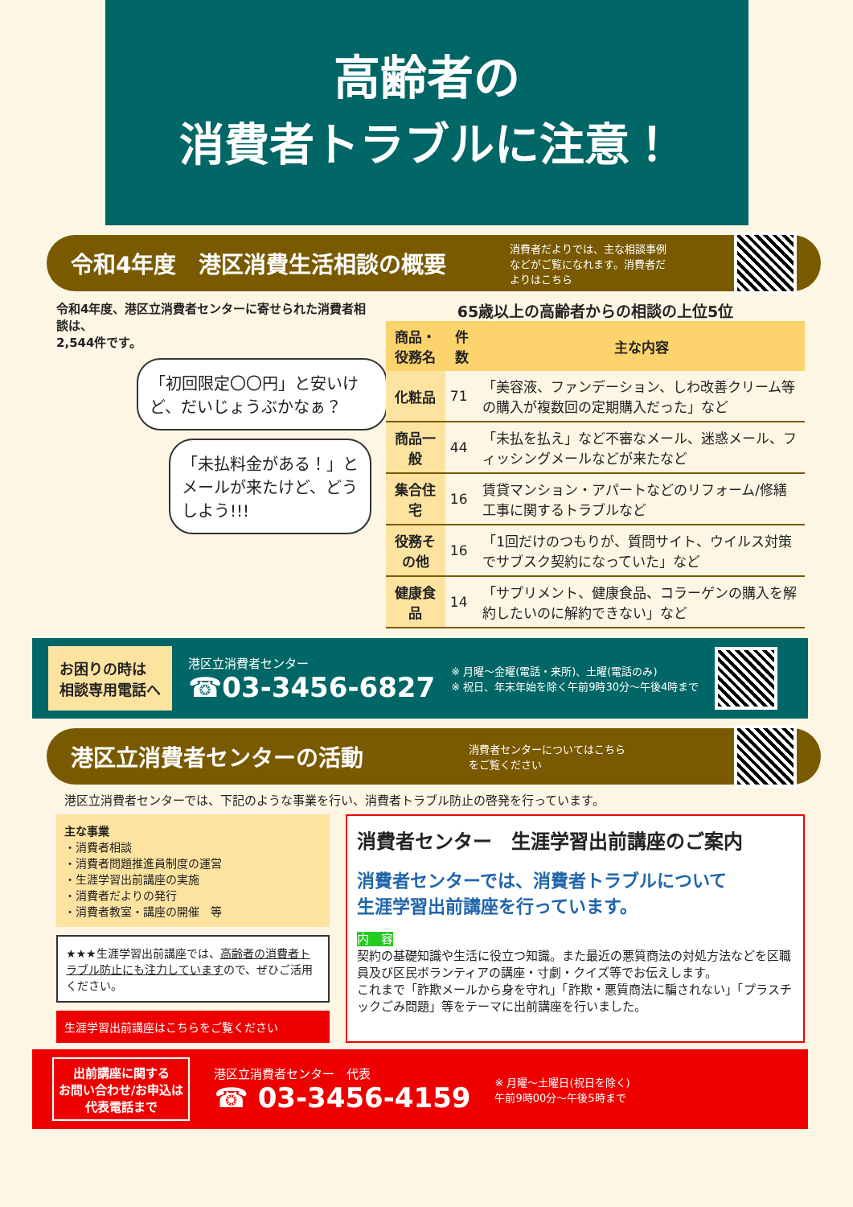高齢者の
消費者トラブルに注意！
令和4年度　港区消費生活相談の概要
消費者だよりでは、主な相談事例などがご覧になれます。消費者だよりはこちら
令和4年度、港区立消費者センターに寄せられた消費者相談は、
2,544件です。
「初回限定〇〇円」と安いけど、だいじょうぶかなぁ？
「未払料金がある！」とメールが来たけど、どうしよう!!!
65歳以上の高齢者からの相談の上位5位
| 商品・ 役務名 | 件数 | 主な内容 |
| --- | --- | --- |
| 化粧品 | 71 | 「美容液、ファンデーション、しわ改善クリーム等の購入が複数回の定期購入だった」など |
| 商品一般 | 44 | 「未払を払え」など不審なメール、迷惑メール、フィッシングメールなどが来たなど |
| 集合住宅 | 16 | 賃貸マンション・アパートなどのリフォーム/修繕工事に関するトラブルなど |
| 役務その他 | 16 | 「1回だけのつもりが、質問サイト、ウイルス対策でサブスク契約になっていた」など |
| 健康食品 | 14 | 「サプリメント、健康食品、コラーゲンの購入を解約したいのに解約できない」など |
お困りの時は
相談専用電話へ
港区立消費者センター
☎03-3456-6827
※ 月曜～金曜(電話・来所)、土曜(電話のみ)
※ 祝日、年末年始を除く午前9時30分～午後4時まで
港区立消費者センターの活動
消費者センターについてはこちらをご覧ください
港区立消費者センターでは、下記のような事業を行い、消費者トラブル防止の啓発を行っています。
主な事業
・消費者相談
・消費者問題推進員制度の運営
・生涯学習出前講座の実施
・消費者だよりの発行
・消費者教室・講座の開催　等
★★★生涯学習出前講座では、高齢者の消費者トラブル防止にも注力していますので、ぜひご活用ください。
生涯学習出前講座はこちらをご覧ください
消費者センター　生涯学習出前講座のご案内
消費者センターでは、消費者トラブルについて
生涯学習出前講座を行っています。
内　容
契約の基礎知識や生活に役立つ知識。また最近の悪質商法の対処方法などを区職員及び区民ボランティアの講座・寸劇・クイズ等でお伝えします。
これまで「詐欺メールから身を守れ」「詐欺・悪質商法に騙されない」「プラスチックごみ問題」等をテーマに出前講座を行いました。
出前講座に関する
お問い合わせ/お申込は
代表電話まで
港区立消費者センター　代表
☎ 03-3456-4159
※ 月曜～土曜日(祝日を除く)
午前9時00分～午後5時まで